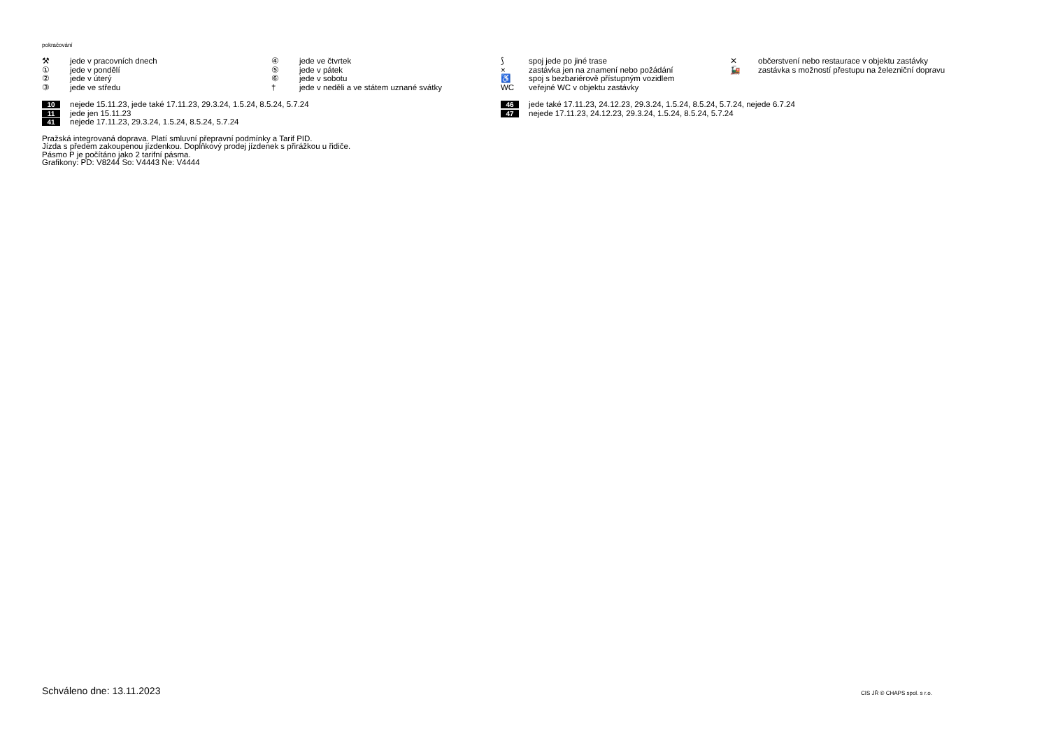pokračování
⚒ jede v pracovních dnech
① jede v pondělí
② jede v úterý
③ jede ve středu
④ jede ve čtvrtek
⑤ jede v pátek
⑥ jede v sobotu
† jede v neděli a ve státem uznané svátky
⟆ spoj jede po jiné trase
× zastávka jen na znamení nebo požádání
♿ spoj s bezbariérově přístupným vozidlem
WC veřejné WC v objektu zastávky
✕ občerstvení nebo restaurace v objektu zastávky
🚂 zastávka s možností přestupu na železniční dopravu
10 nejede 15.11.23, jede také 17.11.23, 29.3.24, 1.5.24, 8.5.24, 5.7.24
11 jede jen 15.11.23
41 nejede 17.11.23, 29.3.24, 1.5.24, 8.5.24, 5.7.24
46 jede také 17.11.23, 24.12.23, 29.3.24, 1.5.24, 8.5.24, 5.7.24, nejede 6.7.24
47 nejede 17.11.23, 24.12.23, 29.3.24, 1.5.24, 8.5.24, 5.7.24
Pražská integrovaná doprava. Platí smluvní přepravní podmínky a Tarif PID.
Jízda s předem zakoupenou jízdenkou. Doplňkový prodej jízdenek s přirážkou u řidiče.
Pásmo P je počítáno jako 2 tarifní pásma.
Grafikony: PD: V8244 So: V4443 Ne: V4444
Schváleno dne: 13.11.2023 CIS JŘ © CHAPS spol. s r.o.